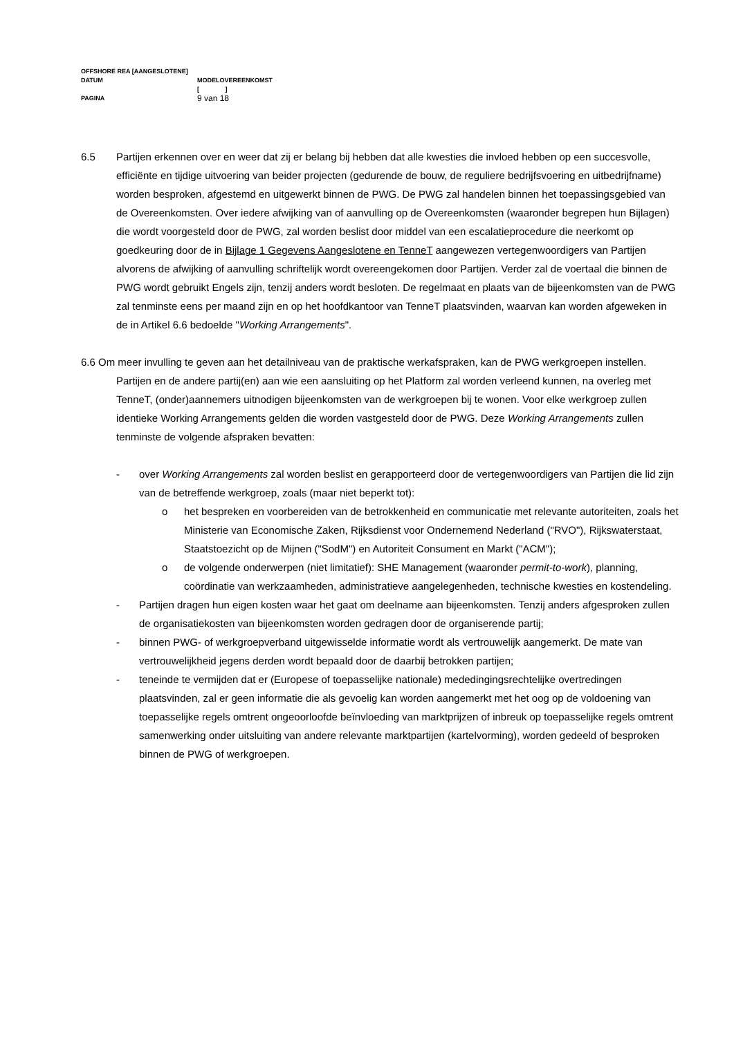OFFSHORE REA [AANGESLOTENE]
DATUM MODELOVEREENKOMST
[ ]
PAGINA
9 van 18
6.5 Partijen erkennen over en weer dat zij er belang bij hebben dat alle kwesties die invloed hebben op een succesvolle, efficiënte en tijdige uitvoering van beider projecten (gedurende de bouw, de reguliere bedrijfsvoering en uitbedrijfname) worden besproken, afgestemd en uitgewerkt binnen de PWG. De PWG zal handelen binnen het toepassingsgebied van de Overeenkomsten. Over iedere afwijking van of aanvulling op de Overeenkomsten (waaronder begrepen hun Bijlagen) die wordt voorgesteld door de PWG, zal worden beslist door middel van een escalatieprocedure die neerkomt op goedkeuring door de in Bijlage 1 Gegevens Aangeslotene en TenneT aangewezen vertegenwoordigers van Partijen alvorens de afwijking of aanvulling schriftelijk wordt overeengekomen door Partijen. Verder zal de voertaal die binnen de PWG wordt gebruikt Engels zijn, tenzij anders wordt besloten. De regelmaat en plaats van de bijeenkomsten van de PWG zal tenminste eens per maand zijn en op het hoofdkantoor van TenneT plaatsvinden, waarvan kan worden afgeweken in de in Artikel 6.6 bedoelde "Working Arrangements".
6.6 Om meer invulling te geven aan het detailniveau van de praktische werkafspraken, kan de PWG werkgroepen instellen. Partijen en de andere partij(en) aan wie een aansluiting op het Platform zal worden verleend kunnen, na overleg met TenneT, (onder)aannemers uitnodigen bijeenkomsten van de werkgroepen bij te wonen. Voor elke werkgroep zullen identieke Working Arrangements gelden die worden vastgesteld door de PWG. Deze Working Arrangements zullen tenminste de volgende afspraken bevatten:
- over Working Arrangements zal worden beslist en gerapporteerd door de vertegenwoordigers van Partijen die lid zijn van de betreffende werkgroep, zoals (maar niet beperkt tot):
o het bespreken en voorbereiden van de betrokkenheid en communicatie met relevante autoriteiten, zoals het Ministerie van Economische Zaken, Rijksdienst voor Ondernemend Nederland ("RVO"), Rijkswaterstaat, Staatstoezicht op de Mijnen ("SodM") en Autoriteit Consument en Markt ("ACM");
o de volgende onderwerpen (niet limitatief): SHE Management (waaronder permit-to-work), planning, coördinatie van werkzaamheden, administratieve aangelegenheden, technische kwesties en kostendeling.
- Partijen dragen hun eigen kosten waar het gaat om deelname aan bijeenkomsten. Tenzij anders afgesproken zullen de organisatiekosten van bijeenkomsten worden gedragen door de organiserende partij;
- binnen PWG- of werkgroepverband uitgewisselde informatie wordt als vertrouwelijk aangemerkt. De mate van vertrouwelijkheid jegens derden wordt bepaald door de daarbij betrokken partijen;
- teneinde te vermijden dat er (Europese of toepasselijke nationale) mededingingsrechtelijke overtredingen plaatsvinden, zal er geen informatie die als gevoelig kan worden aangemerkt met het oog op de voldoening van toepasselijke regels omtrent ongeoorloofde beïnvloeding van marktprijzen of inbreuk op toepasselijke regels omtrent samenwerking onder uitsluiting van andere relevante marktpartijen (kartelvorming), worden gedeeld of besproken binnen de PWG of werkgroepen.